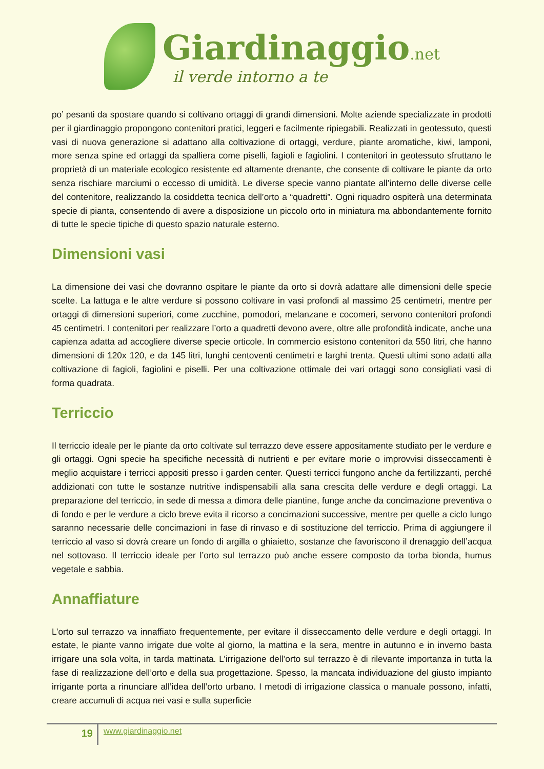Giardinaggio.net
il verde intorno a te
po’ pesanti da spostare quando si coltivano ortaggi di grandi dimensioni. Molte aziende specializzate in prodotti per il giardinaggio propongono contenitori pratici, leggeri e facilmente ripiegabili. Realizzati in geotessuto, questi vasi di nuova generazione si adattano alla coltivazione di ortaggi, verdure, piante aromatiche, kiwi, lamponi, more senza spine ed ortaggi da spalliera come piselli, fagioli e fagiolini. I contenitori in geotessuto sfruttano le proprietà di un materiale ecologico resistente ed altamente drenante, che consente di coltivare le piante da orto senza rischiare marciumi o eccesso di umidità. Le diverse specie vanno piantate all’interno delle diverse celle del contenitore, realizzando la cosiddetta tecnica dell’orto a “quadretti”. Ogni riquadro ospiterà una determinata specie di pianta, consentendo di avere a disposizione un piccolo orto in miniatura ma abbondantemente fornito di tutte le specie tipiche di questo spazio naturale esterno.
Dimensioni vasi
La dimensione dei vasi che dovranno ospitare le piante da orto si dovrà adattare alle dimensioni delle specie scelte. La lattuga e le altre verdure si possono coltivare in vasi profondi al massimo 25 centimetri, mentre per ortaggi di dimensioni superiori, come zucchine, pomodori, melanzane e cocomeri, servono contenitori profondi 45 centimetri. I contenitori per realizzare l’orto a quadretti devono avere, oltre alle profondità indicate, anche una capienza adatta ad accogliere diverse specie orticole. In commercio esistono contenitori da 550 litri, che hanno dimensioni di 120x 120, e da 145 litri, lunghi centoventi centimetri e larghi trenta. Questi ultimi sono adatti alla coltivazione di fagioli, fagiolini e piselli. Per una coltivazione ottimale dei vari ortaggi sono consigliati vasi di forma quadrata.
Terriccio
Il terriccio ideale per le piante da orto coltivate sul terrazzo deve essere appositamente studiato per le verdure e gli ortaggi. Ogni specie ha specifiche necessità di nutrienti e per evitare morie o improvvisi disseccamenti è meglio acquistare i terricci appositi presso i garden center. Questi terricci fungono anche da fertilizzanti, perché addizionati con tutte le sostanze nutritive indispensabili alla sana crescita delle verdure e degli ortaggi. La preparazione del terriccio, in sede di messa a dimora delle piantine, funge anche da concimazione preventiva o di fondo e per le verdure a ciclo breve evita il ricorso a concimazioni successive, mentre per quelle a ciclo lungo saranno necessarie delle concimazioni in fase di rinvaso e di sostituzione del terriccio. Prima di aggiungere il terriccio al vaso si dovrà creare un fondo di argilla o ghiaietto, sostanze che favoriscono il drenaggio dell’acqua nel sottovaso. Il terriccio ideale per l’orto sul terrazzo può anche essere composto da torba bionda, humus vegetale e sabbia.
Annaffiature
L’orto sul terrazzo va innaffiato frequentemente, per evitare il disseccamento delle verdure e degli ortaggi. In estate, le piante vanno irrigate due volte al giorno, la mattina e la sera, mentre in autunno e in inverno basta irrigare una sola volta, in tarda mattinata. L’irrigazione dell’orto sul terrazzo è di rilevante importanza in tutta la fase di realizzazione dell’orto e della sua progettazione. Spesso, la mancata individuazione del giusto impianto irrigante porta a rinunciare all’idea dell’orto urbano. I metodi di irrigazione classica o manuale possono, infatti, creare accumuli di acqua nei vasi e sulla superficie
19
www.giardinaggio.net